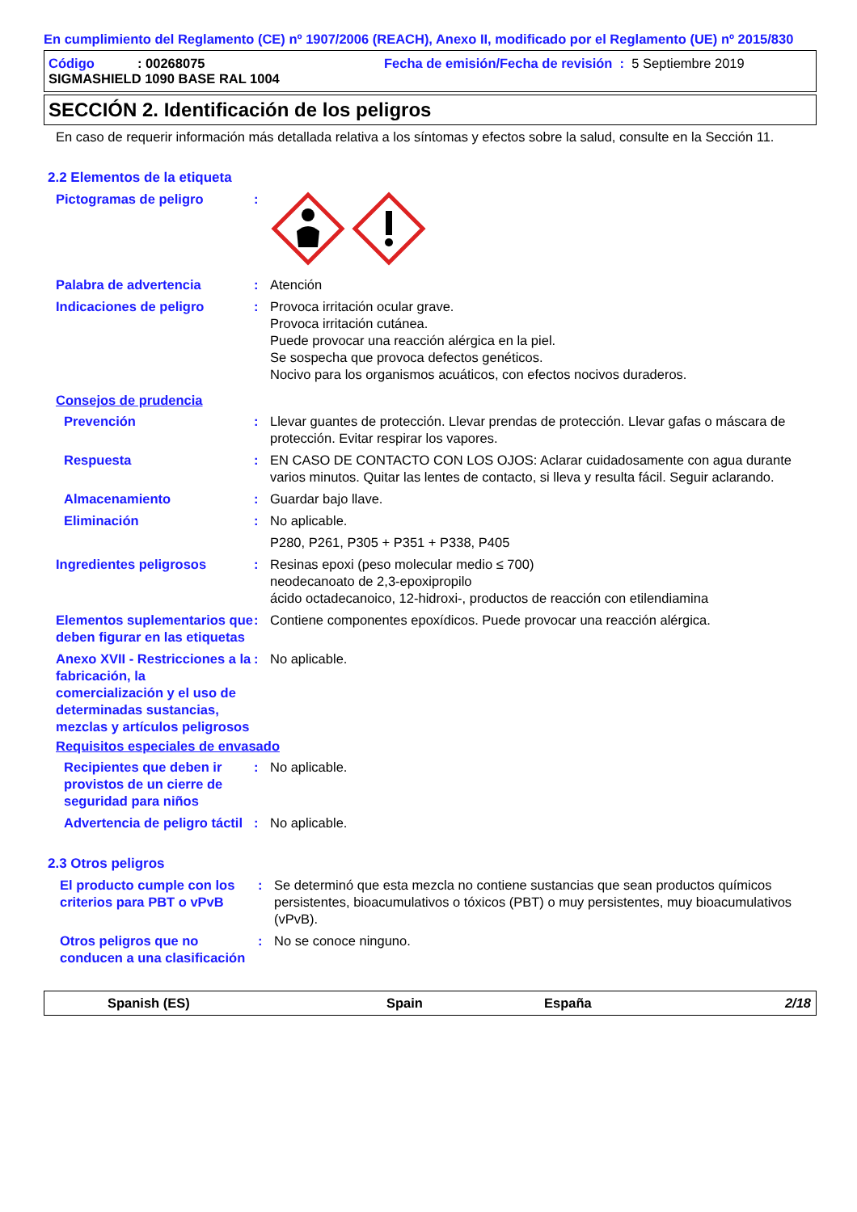En cumplimiento del Reglamento (CE) nº 1907/2006 (REACH), Anexo II, modificado por el Reglamento (UE) nº 2015/830
Código: 00268075 Fecha de emisión/Fecha de revisión : 5 Septiembre 2019
SIGMASHIELD 1090 BASE RAL 1004
SECCIÓN 2. Identificación de los peligros
En caso de requerir información más detallada relativa a los síntomas y efectos sobre la salud, consulte en la Sección 11.
2.2 Elementos de la etiqueta
Pictogramas de peligro:
Palabra de advertencia: Atención
Indicaciones de peligro: Provoca irritación ocular grave.
Provoca irritación cutánea.
Puede provocar una reacción alérgica en la piel.
Se sospecha que provoca defectos genéticos.
Nocivo para los organismos acuáticos, con efectos nocivos duraderos.
Consejos de prudencia
Prevención: Llevar guantes de protección. Llevar prendas de protección. Llevar gafas o máscara de protección. Evitar respirar los vapores.
Respuesta: EN CASO DE CONTACTO CON LOS OJOS: Aclarar cuidadosamente con agua durante varios minutos. Quitar las lentes de contacto, si lleva y resulta fácil. Seguir aclarando.
Almacenamiento: Guardar bajo llave.
Eliminación: No aplicable.
P280, P261, P305 + P351 + P338, P405
Ingredientes peligrosos: Resinas epoxi (peso molecular medio ≤ 700)
neodecanoato de 2,3-epoxipropilo
ácido octadecanoico, 12-hidroxi-, productos de reacción con etilendiamina
Elementos suplementarios que deben figurar en las etiquetas: Contiene componentes epoxídicos. Puede provocar una reacción alérgica.
Anexo XVII - Restricciones a la fabricación, la comercialización y el uso de determinadas sustancias, mezclas y artículos peligrosos: No aplicable.
Requisitos especiales de envasado
Recipientes que deben ir provistos de un cierre de seguridad para niños: No aplicable.
Advertencia de peligro táctil: No aplicable.
2.3 Otros peligros
El producto cumple con los criterios para PBT o vPvB: Se determinó que esta mezcla no contiene sustancias que sean productos químicos persistentes, bioacumulativos o tóxicos (PBT) o muy persistentes, muy bioacumulativos (vPvB).
Otros peligros que no conducen a una clasificación: No se conoce ninguno.
Spanish (ES) Spain España 2/18